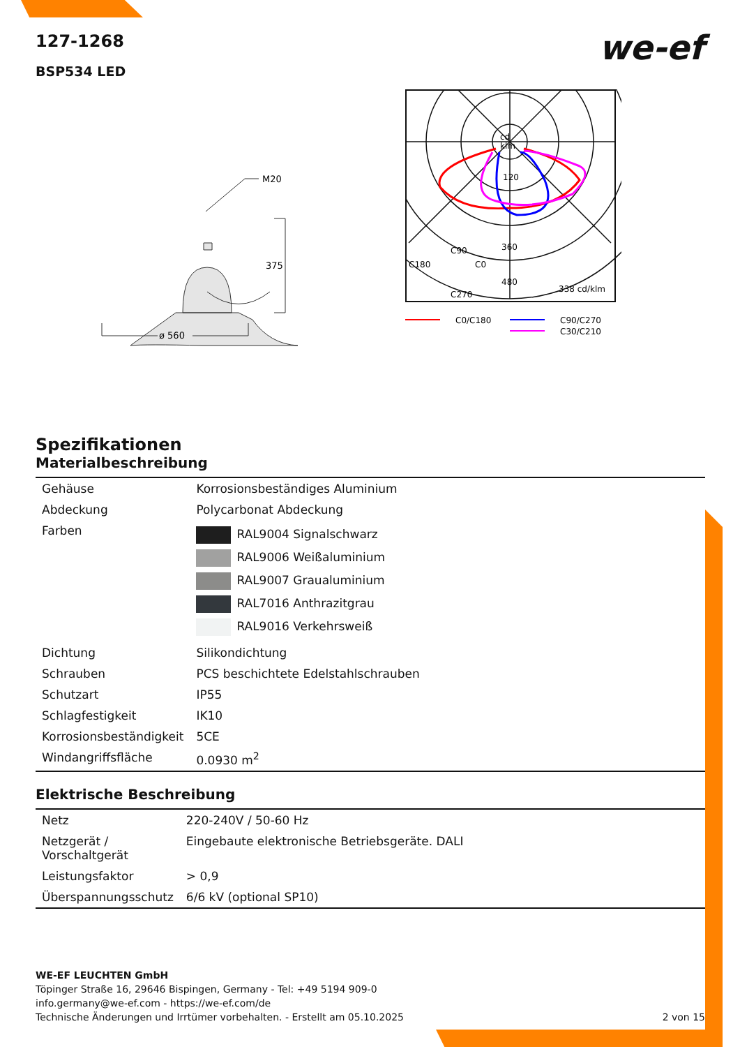we-ef
127-1268
BSP534 LED
M20
375
ø 560
cd
klm
120
360
480
C90
C180
C0
C270
338 cd/klm
C0/C180
C90/C270
C30/C210
Spezifikationen
Materialbeschreibung
| Gehäuse | Korrosionsbeständiges Aluminium |
| Abdeckung | Polycarbonat Abdeckung |
| Farben | RAL9004 Signalschwarz RAL9006 Weißaluminium RAL9007 Graualuminium RAL7016 Anthrazitgrau RAL9016 Verkehrsweiß |
| Dichtung | Silikondichtung |
| Schrauben | PCS beschichtete Edelstahlschrauben |
| Schutzart | IP55 |
| Schlagfestigkeit | IK10 |
| Korrosionsbeständigkeit | 5CE |
| Windangriffsfläche | 0.0930 m<sup>2</sup> |
Elektrische Beschreibung
| Netz | 220-240V / 50-60 Hz |
| Netzgerät / Vorschaltgerät | Eingebaute elektronische Betriebsgeräte. DALI |
| Leistungsfaktor | > 0,9 |
| Überspannungsschutz | 6/6 kV (optional SP10) |
WE-EF LEUCHTEN GmbH
Töpinger Straße 16, 29646 Bispingen, Germany - Tel: +49 5194 909-0
info.germany@we-ef.com - https://we-ef.com/de
Technische Änderungen und Irrtümer vorbehalten. - Erstellt am 05.10.2025 2 von 15